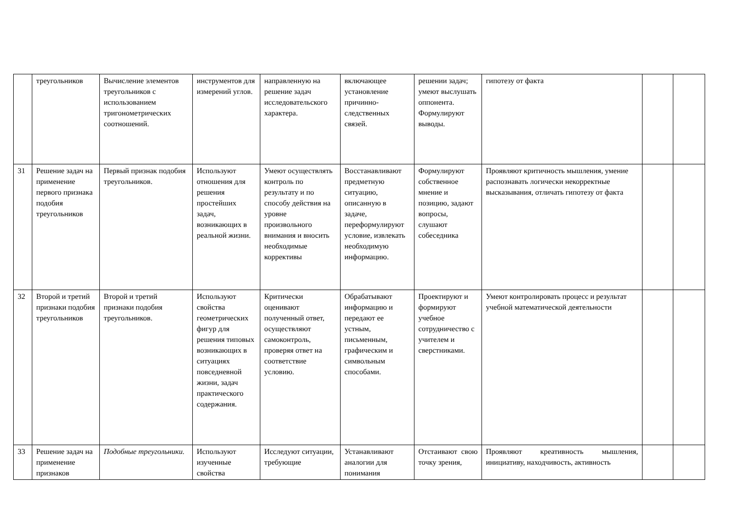| | треугольников | Вычисление элементов треугольников с использованием тригонометрических соотношений. | инструментов для измерений углов. | направленную на решение задач исследовательского характера. | включающее установление причинно-следственных связей. | решении задач; умеют выслушать оппонента. Формулируют выводы. | гипотезу от факта | | |
| 31 | Решение задач на применение первого признака подобия треугольников | Первый признак подобия треугольников. | Используют отношения для решения простейших задач, возникающих в реальной жизни. | Умеют осуществлять контроль по результату и по способу действия на уровне произвольного внимания и вносить необходимые коррективы | Восстанавливают предметную ситуацию, описанную в задаче, переформулируют условие, извлекать необходимую информацию. | Формулируют собственное мнение и позицию, задают вопросы, слушают собеседника | Проявляют критичность мышления, умение распознавать логически некорректные высказывания, отличать гипотезу от факта | | |
| 32 | Второй и третий признаки подобия треугольников | Второй и третий признаки подобия треугольников. | Используют свойства геометрических фигур для решения типовых возникающих в ситуациях повседневной жизни, задач практического содержания. | Критически оценивают полученный ответ, осуществляют самоконтроль, проверяя ответ на соответствие условию. | Обрабатывают информацию и передают ее устным, письменным, графическим и символьным способами. | Проектируют и формируют учебное сотрудничество с учителем и сверстниками. | Умеют контролировать процесс и результат учебной математической деятельности | | |
| 33 | Решение задач на применение признаков | Подобные треугольники. | Используют изученные свойства | Исследуют ситуации, требующие | Устанавливают аналогии для понимания | Отстаивают свою точку зрения, | Проявляют креативность мышления, инициативу, находчивость, активность | | |